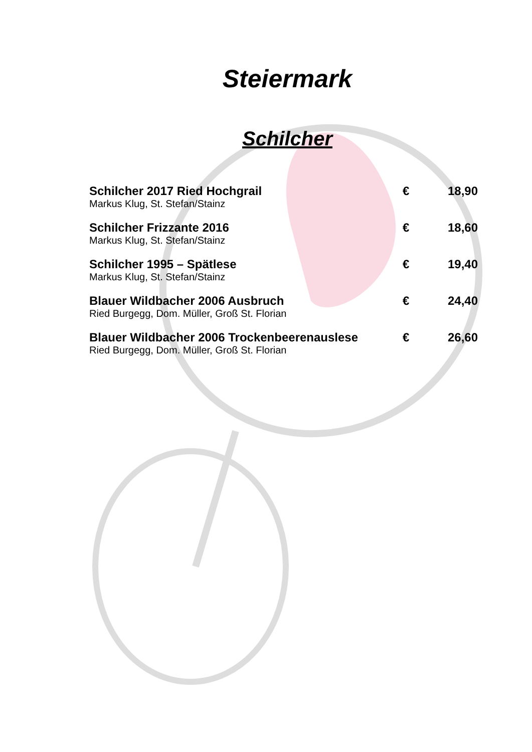Steiermark
Schilcher
Schilcher 2017 Ried Hochgrail € 18,90
Markus Klug, St. Stefan/Stainz
Schilcher Frizzante 2016 € 18,60
Markus Klug, St. Stefan/Stainz
Schilcher 1995 – Spätlese € 19,40
Markus Klug, St. Stefan/Stainz
Blauer Wildbacher 2006 Ausbruch € 24,40
Ried Burgegg, Dom. Müller, Groß St. Florian
Blauer Wildbacher 2006 Trockenbeerenauslese € 26,60
Ried Burgegg, Dom. Müller, Groß St. Florian